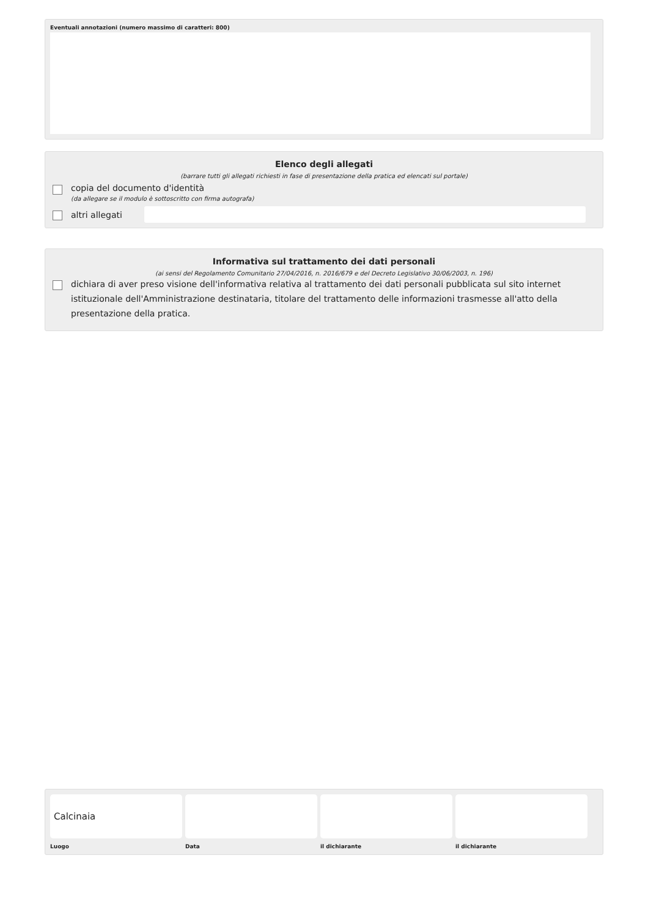Eventuali annotazioni (numero massimo di caratteri: 800)
Elenco degli allegati
(barrare tutti gli allegati richiesti in fase di presentazione della pratica ed elencati sul portale)
copia del documento d'identità
(da allegare se il modulo è sottoscritto con firma autografa)
altri allegati
Informativa sul trattamento dei dati personali
(ai sensi del Regolamento Comunitario 27/04/2016, n. 2016/679 e del Decreto Legislativo 30/06/2003, n. 196)
dichiara di aver preso visione dell'informativa relativa al trattamento dei dati personali pubblicata sul sito internet istituzionale dell'Amministrazione destinataria, titolare del trattamento delle informazioni trasmesse all'atto della presentazione della pratica.
Calcinaia
Luogo
Data il dichiarante il dichiarante